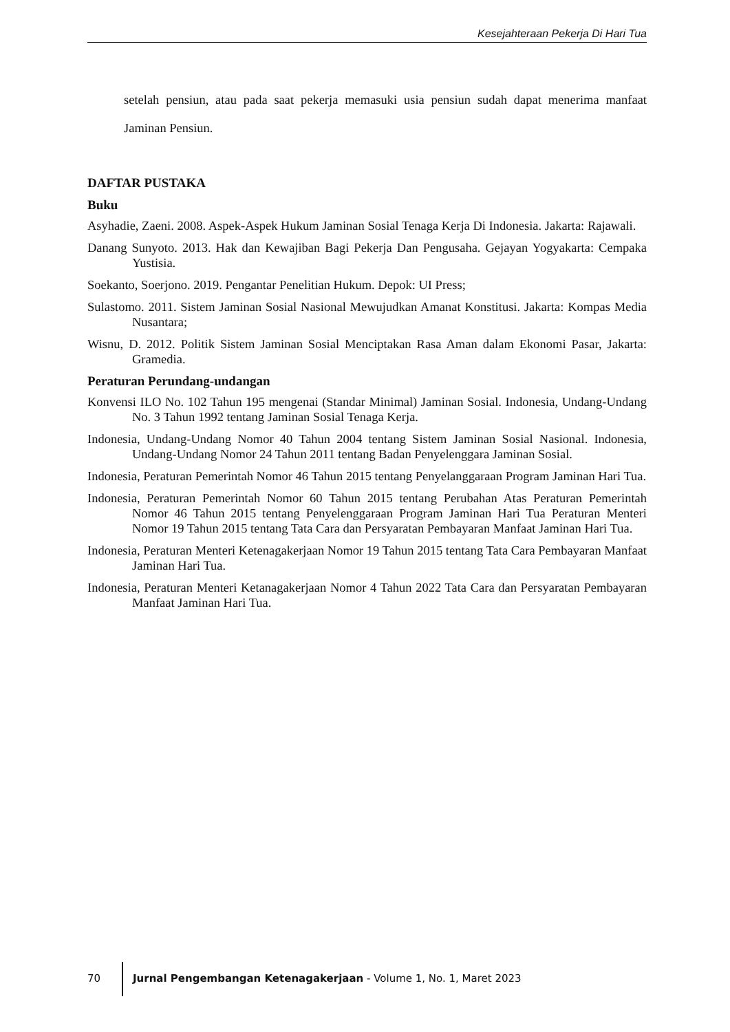Kesejahteraan Pekerja Di Hari Tua
setelah pensiun, atau pada saat pekerja memasuki usia pensiun sudah dapat menerima manfaat Jaminan Pensiun.
DAFTAR PUSTAKA
Buku
Asyhadie, Zaeni. 2008. Aspek-Aspek Hukum Jaminan Sosial Tenaga Kerja Di Indonesia. Jakarta: Rajawali.
Danang Sunyoto. 2013. Hak dan Kewajiban Bagi Pekerja Dan Pengusaha. Gejayan Yogyakarta: Cempaka Yustisia.
Soekanto, Soerjono. 2019. Pengantar Penelitian Hukum. Depok: UI Press;
Sulastomo. 2011. Sistem Jaminan Sosial Nasional Mewujudkan Amanat Konstitusi. Jakarta: Kompas Media Nusantara;
Wisnu, D. 2012. Politik Sistem Jaminan Sosial Menciptakan Rasa Aman dalam Ekonomi Pasar, Jakarta: Gramedia.
Peraturan Perundang-undangan
Konvensi ILO No. 102 Tahun 195 mengenai (Standar Minimal) Jaminan Sosial. Indonesia, Undang-Undang No. 3 Tahun 1992 tentang Jaminan Sosial Tenaga Kerja.
Indonesia, Undang-Undang Nomor 40 Tahun 2004 tentang Sistem Jaminan Sosial Nasional. Indonesia, Undang-Undang Nomor 24 Tahun 2011 tentang Badan Penyelenggara Jaminan Sosial.
Indonesia, Peraturan Pemerintah Nomor 46 Tahun 2015 tentang Penyelanggaraan Program Jaminan Hari Tua.
Indonesia, Peraturan Pemerintah Nomor 60 Tahun 2015 tentang Perubahan Atas Peraturan Pemerintah Nomor 46 Tahun 2015 tentang Penyelenggaraan Program Jaminan Hari Tua Peraturan Menteri Nomor 19 Tahun 2015 tentang Tata Cara dan Persyaratan Pembayaran Manfaat Jaminan Hari Tua.
Indonesia, Peraturan Menteri Ketenagakerjaan Nomor 19 Tahun 2015 tentang Tata Cara Pembayaran Manfaat Jaminan Hari Tua.
Indonesia, Peraturan Menteri Ketanagakerjaan Nomor 4 Tahun 2022 Tata Cara dan Persyaratan Pembayaran Manfaat Jaminan Hari Tua.
70 Jurnal Pengembangan Ketenagakerjaan - Volume 1, No. 1, Maret 2023